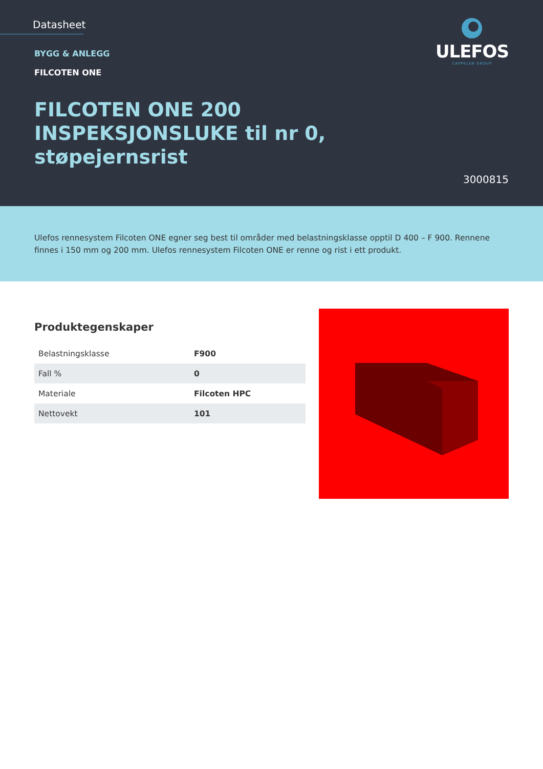Datasheet
BYGG & ANLEGG
FILCOTEN ONE
FILCOTEN ONE 200 INSPEKSJONSLUKE til nr 0, støpejernsrist
ULEFOS
CAPPELEN GROUP
3000815
Ulefos rennesystem Filcoten ONE egner seg best til områder med belastningsklasse opptil D 400 – F 900. Rennene finnes i 150 mm og 200 mm. Ulefos rennesystem Filcoten ONE er renne og rist i ett produkt.
Produktegenskaper
| Belastningsklasse | F900 |
| Fall % | 0 |
| Materiale | Filcoten HPC |
| Nettovekt | 101 |